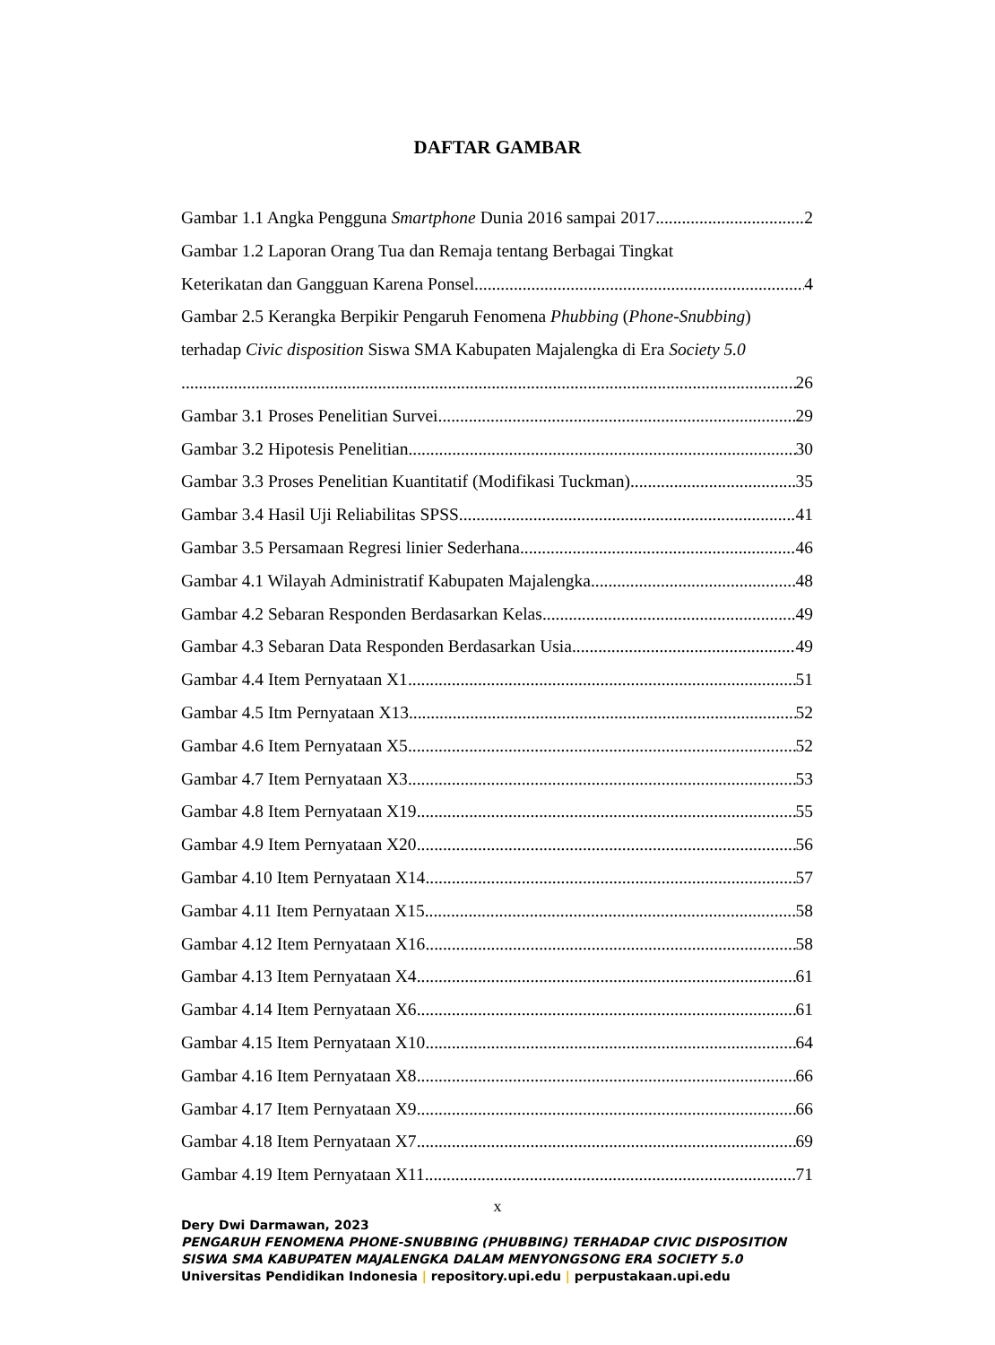DAFTAR GAMBAR
Gambar 1.1 Angka Pengguna Smartphone Dunia 2016 sampai 2017 2
Gambar 1.2 Laporan Orang Tua dan Remaja tentang Berbagai Tingkat
Keterikatan dan Gangguan Karena Ponsel 4
Gambar 2.5 Kerangka Berpikir Pengaruh Fenomena Phubbing (Phone-Snubbing)
terhadap Civic disposition Siswa SMA Kabupaten Majalengka di Era Society 5.0
26
Gambar 3.1 Proses Penelitian Survei 29
Gambar 3.2 Hipotesis Penelitian 30
Gambar 3.3 Proses Penelitian Kuantitatif (Modifikasi Tuckman) 35
Gambar 3.4 Hasil Uji Reliabilitas SPSS 41
Gambar 3.5 Persamaan Regresi linier Sederhana 46
Gambar 4.1 Wilayah Administratif Kabupaten Majalengka 48
Gambar 4.2 Sebaran Responden Berdasarkan Kelas 49
Gambar 4.3 Sebaran Data Responden Berdasarkan Usia 49
Gambar 4.4 Item Pernyataan X1 51
Gambar 4.5 Itm Pernyataan X13 52
Gambar 4.6 Item Pernyataan X5 52
Gambar 4.7 Item Pernyataan X3 53
Gambar 4.8 Item Pernyataan X19 55
Gambar 4.9 Item Pernyataan X20 56
Gambar 4.10 Item Pernyataan X14 57
Gambar 4.11 Item Pernyataan X15 58
Gambar 4.12 Item Pernyataan X16 58
Gambar 4.13 Item Pernyataan X4 61
Gambar 4.14 Item Pernyataan X6 61
Gambar 4.15 Item Pernyataan X10 64
Gambar 4.16 Item Pernyataan X8 66
Gambar 4.17 Item Pernyataan X9 66
Gambar 4.18 Item Pernyataan X7 69
Gambar 4.19 Item Pernyataan X11 71
x
Dery Dwi Darmawan, 2023
PENGARUH FENOMENA PHONE-SNUBBING (PHUBBING) TERHADAP CIVIC DISPOSITION
SISWA SMA KABUPATEN MAJALENGKA DALAM MENYONGSONG ERA SOCIETY 5.0
Universitas Pendidikan Indonesia | repository.upi.edu | perpustakaan.upi.edu